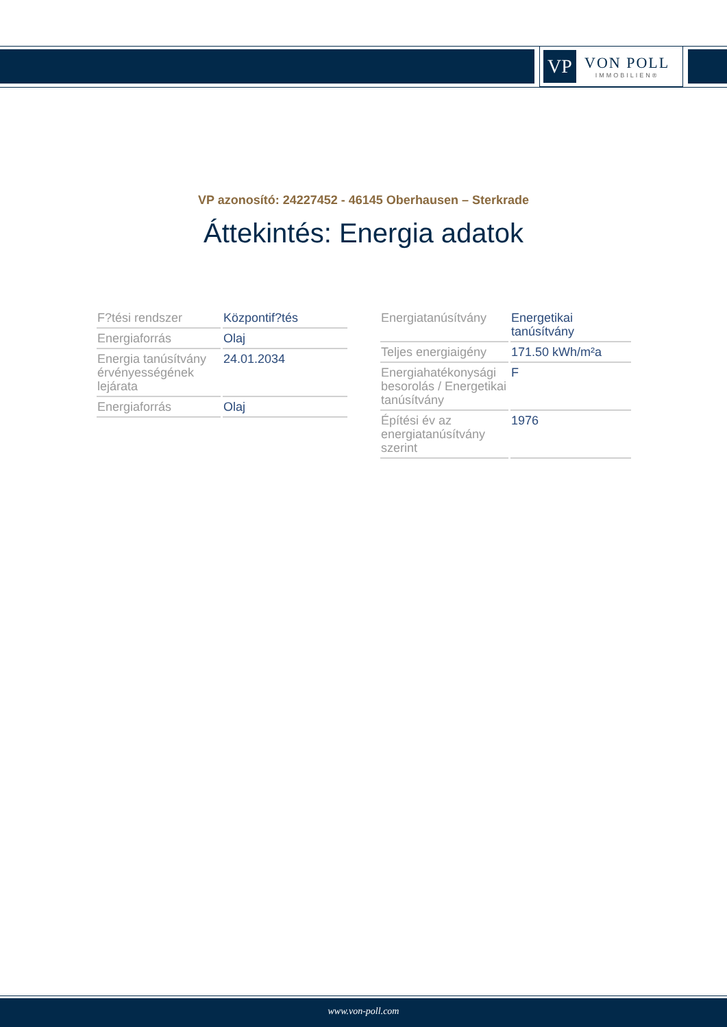VP
VON POLL
IMMOBILIEN®
VP azonosító: 24227452 - 46145 Oberhausen – Sterkrade
Áttekintés: Energia adatok
| F?tési rendszer | Központif?tés |
| Energiaforrás | Olaj |
| Energia tanúsítvány érvényességének lejárata | 24.01.2034 |
| Energiaforrás | Olaj |
| Energiatanúsítvány | Energetikai tanúsítvány |
| Teljes energiaigény | 171.50 kWh/m²a |
| Energiahatékonysági besorolás / Energetikai tanúsítvány | F |
| Építési év az energiatanúsítvány szerint | 1976 |
www.von-poll.com